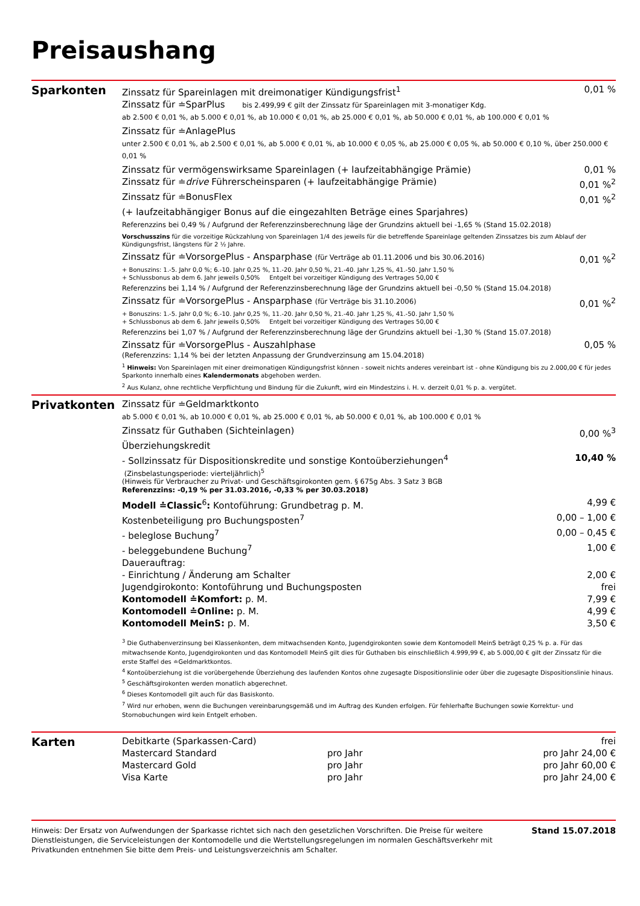Preisaushang
Sparkonten
Zinssatz für Spareinlagen mit dreimonatiger Kündigungsfrist<sup>1</sup> 0,01 %
Zinssatz für ≐SparPlus bis 2.499,99 € gilt der Zinssatz für Spareinlagen mit 3-monatiger Kdg.
ab 2.500 € 0,01 %, ab 5.000 € 0,01 %, ab 10.000 € 0,01 %, ab 25.000 € 0,01 %, ab 50.000 € 0,01 %, ab 100.000 € 0,01 %
Zinssatz für ≐AnlagePlus
unter 2.500 € 0,01 %, ab 2.500 € 0,01 %, ab 5.000 € 0,01 %, ab 10.000 € 0,05 %, ab 25.000 € 0,05 %, ab 50.000 € 0,10 %, über 250.000 € 0,01 %
Zinssatz für vermögenswirksame Spareinlagen (+ laufzeitabhängige Prämie) 0,01 %
Zinssatz für ≐drive Führerscheinsparen (+ laufzeitabhängige Prämie) 0,01 %<sup>2</sup>
Zinssatz für ≐BonusFlex 0,01 %<sup>2</sup>
(+ laufzeitabhängiger Bonus auf die eingezahlten Beträge eines Sparjahres)
Referenzzins bei 0,49 % / Aufgrund der Referenzzinsberechnung läge der Grundzins aktuell bei -1,65 % (Stand 15.02.2018)
Vorschusszins für die vorzeitige Rückzahlung von Spareinlagen 1/4 des jeweils für die betreffende Spareinlage geltenden Zinssatzes bis zum Ablauf der Kündigungsfrist, längstens für 2 ½ Jahre.
Zinssatz für ≐VorsorgePlus - Ansparphase (für Verträge ab 01.11.2006 und bis 30.06.2016) 0,01 %<sup>2</sup>
+ Bonuszins: 1.-5. Jahr 0,0 %; 6.-10. Jahr 0,25 %, 11.-20. Jahr 0,50 %, 21.-40. Jahr 1,25 %, 41.-50. Jahr 1,50 %
+ Schlussbonus ab dem 6. Jahr jeweils 0,50% Entgelt bei vorzeitiger Kündigung des Vertrages 50,00 €
Referenzzins bei 1,14 % / Aufgrund der Referenzzinsberechnung läge der Grundzins aktuell bei -0,50 % (Stand 15.04.2018)
Zinssatz für ≐VorsorgePlus - Ansparphase (für Verträge bis 31.10.2006) 0,01 %<sup>2</sup>
+ Bonuszins: 1.-5. Jahr 0,0 %; 6.-10. Jahr 0,25 %, 11.-20. Jahr 0,50 %, 21.-40. Jahr 1,25 %, 41.-50. Jahr 1,50 %
+ Schlussbonus ab dem 6. Jahr jeweils 0,50% Entgelt bei vorzeitiger Kündigung des Vertrages 50,00 €
Referenzzins bei 1,07 % / Aufgrund der Referenzzinsberechnung läge der Grundzins aktuell bei -1,30 % (Stand 15.07.2018)
Zinssatz für ≐VorsorgePlus - Auszahlphase 0,05 %
(Referenzzins: 1,14 % bei der letzten Anpassung der Grundverzinsung am 15.04.2018)
<sup>1</sup> Hinweis: Von Spareinlagen mit einer dreimonatigen Kündigungsfrist können - soweit nichts anderes vereinbart ist - ohne Kündigung bis zu 2.000,00 € für jedes Sparkonto innerhalb eines Kalendermonats abgehoben werden.
<sup>2</sup> Aus Kulanz, ohne rechtliche Verpflichtung und Bindung für die Zukunft, wird ein Mindestzins i. H. v. derzeit 0,01 % p. a. vergütet.
Privatkonten
Zinssatz für ≐Geldmarktkonto
ab 5.000 € 0,01 %, ab 10.000 € 0,01 %, ab 25.000 € 0,01 %, ab 50.000 € 0,01 %, ab 100.000 € 0,01 %
Zinssatz für Guthaben (Sichteinlagen) 0,00 %<sup>3</sup>
Überziehungskredit
- Sollzinssatz für Dispositionskredite und sonstige Kontoüberziehungen<sup>4</sup> 10,40 %
(Zinsbelastungsperiode: vierteljährlich)<sup>5</sup>
(Hinweis für Verbraucher zu Privat- und Geschäftsgirokonten gem. § 675g Abs. 3 Satz 3 BGB
Referenzzins: -0,19 % per 31.03.2016, -0,33 % per 30.03.2018)
Modell ≐Classic<sup>6</sup>: Kontoführung: Grundbetrag p. M. 4,99 €
Kostenbeteiligung pro Buchungsposten<sup>7</sup> 0,00 – 1,00 €
- beleglose Buchung<sup>7</sup> 0,00 – 0,45 €
- beleggebundene Buchung<sup>7</sup> 1,00 €
Dauerauftrag:
- Einrichtung / Änderung am Schalter 2,00 €
Jugendgirokonto: Kontoführung und Buchungsposten frei
Kontomodell ≐Komfort: p. M. 7,99 €
Kontomodell ≐Online: p. M. 4,99 €
Kontomodell MeinS: p. M. 3,50 €
<sup>3</sup> Die Guthabenverzinsung bei Klassenkonten, dem mitwachsenden Konto, Jugendgirokonten sowie dem Kontomodell MeinS beträgt 0,25 % p. a. Für das mitwachsende Konto, Jugendgirokonten und das Kontomodell MeinS gilt dies für Guthaben bis einschließlich 4.999,99 €, ab 5.000,00 € gilt der Zinssatz für die erste Staffel des ≐Geldmarktkontos.
<sup>4</sup> Kontoüberziehung ist die vorübergehende Überziehung des laufenden Kontos ohne zugesagte Dispositionslinie oder über die zugesagte Dispositionslinie hinaus.
<sup>5</sup> Geschäftsgirokonten werden monatlich abgerechnet.
<sup>6</sup> Dieses Kontomodell gilt auch für das Basiskonto.
<sup>7</sup> Wird nur erhoben, wenn die Buchungen vereinbarungsgemäß und im Auftrag des Kunden erfolgen. Für fehlerhafte Buchungen sowie Korrektur- und Stornobuchungen wird kein Entgelt erhoben.
Karten
Debitkarte (Sparkassen-Card) frei Mastercard Standard pro Jahr pro Jahr 24,00 € Mastercard Gold pro Jahr pro Jahr 60,00 € Visa Karte pro Jahr pro Jahr 24,00 €
Hinweis: Der Ersatz von Aufwendungen der Sparkasse richtet sich nach den gesetzlichen Vorschriften. Die Preise für weitere Dienstleistungen, die Serviceleistungen der Kontomodelle und die Wertstellungsregelungen im normalen Geschäftsverkehr mit Privatkunden entnehmen Sie bitte dem Preis- und Leistungsverzeichnis am Schalter.
Stand 15.07.2018